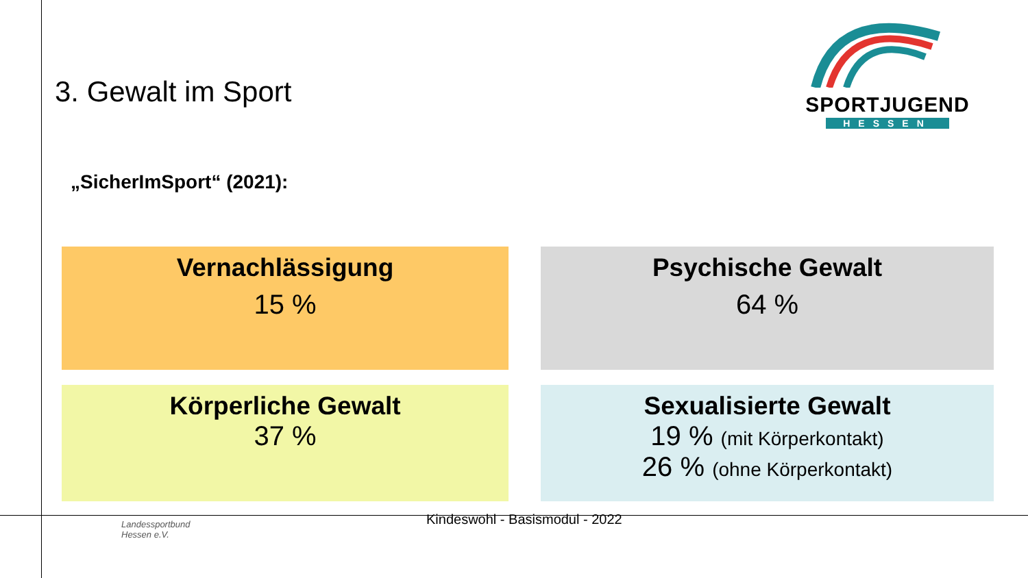3. Gewalt im Sport
SPORTJUGEND
HESSEN
„SicherImSport“ (2021):
Vernachlässigung
15 %
Psychische Gewalt
64 %
Körperliche Gewalt
37 %
Sexualisierte Gewalt
19 % (mit Körperkontakt)
26 % (ohne Körperkontakt)
Landessportbund
Hessen e.V.
Kindeswohl - Basismodul - 2022